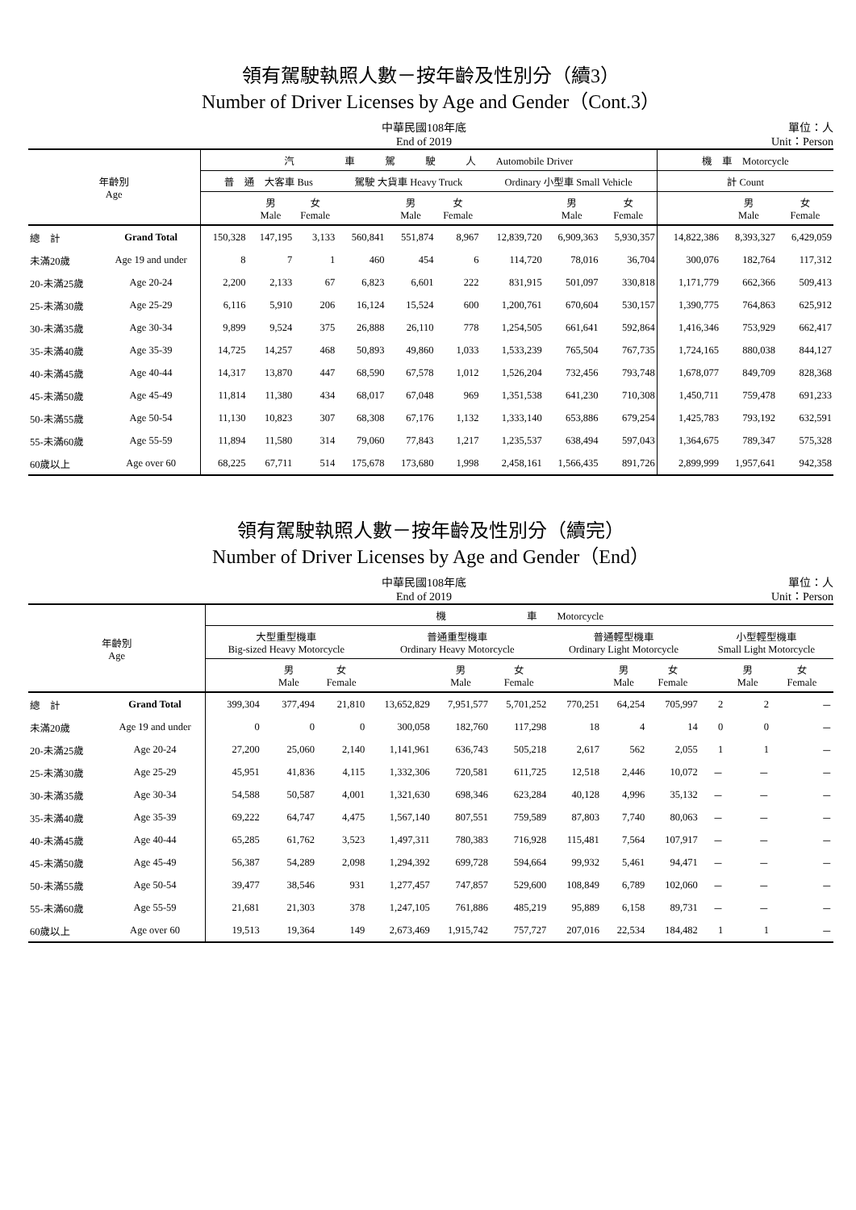領有駕駛執照人數－按年齡及性別分（續3）
Number of Driver Licenses by Age and Gender（Cont.3）
中華民國108年底
End of 2019 單位：人
Unit：Person
| 年齡別 Age | | 汽 車 駕 駛 人 Automobile Driver | | | | | | | | | 機 車 Motorcycle | | |
| --- | --- | --- | --- | --- | --- | --- | --- | --- | --- | --- | --- | --- | --- |
| | | 普 通 大客車 Bus | | | 駕駛 大貨車 Heavy Truck | | | Ordinary 小型車 Small Vehicle | | | 計 Count | | |
| | | | 男 Male | 女 Female | | 男 Male | 女 Female | | 男 Male | 女 Female | | 男 Male | 女 Female |
| 總 計 | Grand Total | 150,328 | 147,195 | 3,133 | 560,841 | 551,874 | 8,967 | 12,839,720 | 6,909,363 | 5,930,357 | 14,822,386 | 8,393,327 | 6,429,059 |
| 未滿20歲 | Age 19 and under | 8 | 7 | 1 | 460 | 454 | 6 | 114,720 | 78,016 | 36,704 | 300,076 | 182,764 | 117,312 |
| 20-未滿25歲 | Age 20-24 | 2,200 | 2,133 | 67 | 6,823 | 6,601 | 222 | 831,915 | 501,097 | 330,818 | 1,171,779 | 662,366 | 509,413 |
| 25-未滿30歲 | Age 25-29 | 6,116 | 5,910 | 206 | 16,124 | 15,524 | 600 | 1,200,761 | 670,604 | 530,157 | 1,390,775 | 764,863 | 625,912 |
| 30-未滿35歲 | Age 30-34 | 9,899 | 9,524 | 375 | 26,888 | 26,110 | 778 | 1,254,505 | 661,641 | 592,864 | 1,416,346 | 753,929 | 662,417 |
| 35-未滿40歲 | Age 35-39 | 14,725 | 14,257 | 468 | 50,893 | 49,860 | 1,033 | 1,533,239 | 765,504 | 767,735 | 1,724,165 | 880,038 | 844,127 |
| 40-未滿45歲 | Age 40-44 | 14,317 | 13,870 | 447 | 68,590 | 67,578 | 1,012 | 1,526,204 | 732,456 | 793,748 | 1,678,077 | 849,709 | 828,368 |
| 45-未滿50歲 | Age 45-49 | 11,814 | 11,380 | 434 | 68,017 | 67,048 | 969 | 1,351,538 | 641,230 | 710,308 | 1,450,711 | 759,478 | 691,233 |
| 50-未滿55歲 | Age 50-54 | 11,130 | 10,823 | 307 | 68,308 | 67,176 | 1,132 | 1,333,140 | 653,886 | 679,254 | 1,425,783 | 793,192 | 632,591 |
| 55-未滿60歲 | Age 55-59 | 11,894 | 11,580 | 314 | 79,060 | 77,843 | 1,217 | 1,235,537 | 638,494 | 597,043 | 1,364,675 | 789,347 | 575,328 |
| 60歲以上 | Age over 60 | 68,225 | 67,711 | 514 | 175,678 | 173,680 | 1,998 | 2,458,161 | 1,566,435 | 891,726 | 2,899,999 | 1,957,641 | 942,358 |
領有駕駛執照人數－按年齡及性別分（續完）
Number of Driver Licenses by Age and Gender（End）
中華民國108年底
End of 2019 單位：人
Unit：Person
| 年齡別 Age | | 機 車 Motorcycle | | | | | | | | | | | |
| --- | --- | --- | --- | --- | --- | --- | --- | --- | --- | --- | --- | --- | --- |
| | | 大型重型機車 Big-sized Heavy Motorcycle | | | 普通重型機車 Ordinary Heavy Motorcycle | | | 普通輕型機車 Ordinary Light Motorcycle | | | 小型輕型機車 Small Light Motorcycle | | |
| | | | 男 Male | 女 Female | | 男 Male | 女 Female | | 男 Male | 女 Female | | 男 Male | 女 Female |
| 總 計 | Grand Total | 399,304 | 377,494 | 21,810 | 13,652,829 | 7,951,577 | 5,701,252 | 770,251 | 64,254 | 705,997 | 2 | 2 | － |
| 未滿20歲 | Age 19 and under | 0 | 0 | 0 | 300,058 | 182,760 | 117,298 | 18 | 4 | 14 | 0 | 0 | － |
| 20-未滿25歲 | Age 20-24 | 27,200 | 25,060 | 2,140 | 1,141,961 | 636,743 | 505,218 | 2,617 | 562 | 2,055 | 1 | 1 | － |
| 25-未滿30歲 | Age 25-29 | 45,951 | 41,836 | 4,115 | 1,332,306 | 720,581 | 611,725 | 12,518 | 2,446 | 10,072 | － | － | － |
| 30-未滿35歲 | Age 30-34 | 54,588 | 50,587 | 4,001 | 1,321,630 | 698,346 | 623,284 | 40,128 | 4,996 | 35,132 | － | － | － |
| 35-未滿40歲 | Age 35-39 | 69,222 | 64,747 | 4,475 | 1,567,140 | 807,551 | 759,589 | 87,803 | 7,740 | 80,063 | － | － | － |
| 40-未滿45歲 | Age 40-44 | 65,285 | 61,762 | 3,523 | 1,497,311 | 780,383 | 716,928 | 115,481 | 7,564 | 107,917 | － | － | － |
| 45-未滿50歲 | Age 45-49 | 56,387 | 54,289 | 2,098 | 1,294,392 | 699,728 | 594,664 | 99,932 | 5,461 | 94,471 | － | － | － |
| 50-未滿55歲 | Age 50-54 | 39,477 | 38,546 | 931 | 1,277,457 | 747,857 | 529,600 | 108,849 | 6,789 | 102,060 | － | － | － |
| 55-未滿60歲 | Age 55-59 | 21,681 | 21,303 | 378 | 1,247,105 | 761,886 | 485,219 | 95,889 | 6,158 | 89,731 | － | － | － |
| 60歲以上 | Age over 60 | 19,513 | 19,364 | 149 | 2,673,469 | 1,915,742 | 757,727 | 207,016 | 22,534 | 184,482 | 1 | 1 | － |